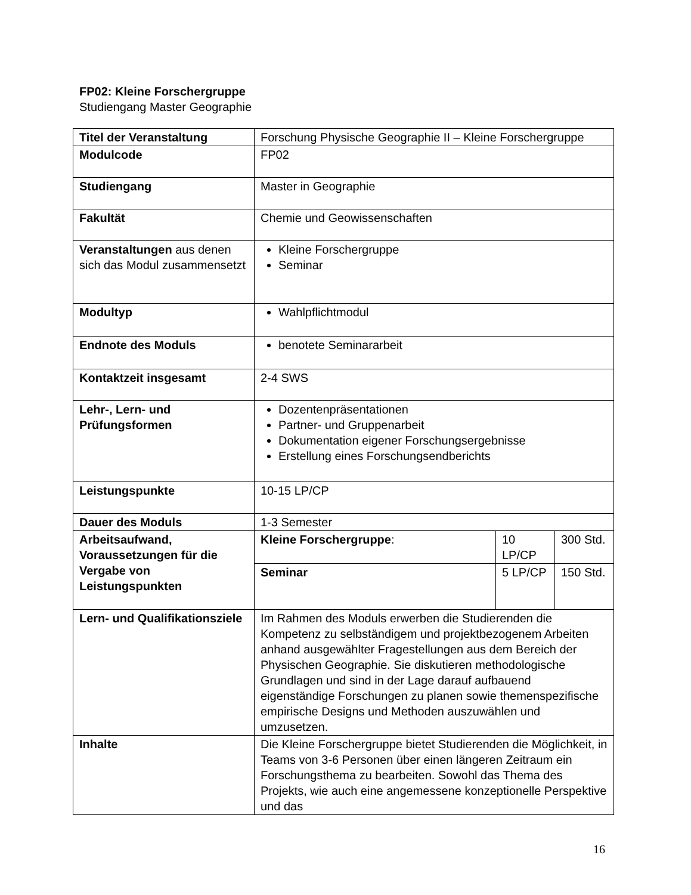FP02: Kleine Forschergruppe
Studiengang Master Geographie
| Titel der Veranstaltung | Forschung Physische Geographie II – Kleine Forschergruppe | | |
| Modulcode | FP02 | | |
| Studiengang | Master in Geographie | | |
| Fakultät | Chemie und Geowissenschaften | | |
| Veranstaltungen aus denen sich das Modul zusammensetzt | Kleine Forschergruppe Seminar | | |
| Modultyp | Wahlpflichtmodul | | |
| Endnote des Moduls | benotete Seminararbeit | | |
| Kontaktzeit insgesamt | 2-4 SWS | | |
| Lehr-, Lern- und Prüfungsformen | Dozentenpräsentationen Partner- und Gruppenarbeit Dokumentation eigener Forschungsergebnisse Erstellung eines Forschungsendberichts | | |
| Leistungspunkte | 10-15 LP/CP | | |
| Dauer des Moduls | 1-3 Semester | | |
| Arbeitsaufwand, Voraussetzungen für die Vergabe von Leistungspunkten | Kleine Forschergruppe : | 10 LP/CP | 300 Std. |
| | Seminar | 5 LP/CP | 150 Std. |
| Lern- und Qualifikationsziele | Im Rahmen des Moduls erwerben die Studierenden die Kompetenz zu selbständigem und projektbezogenem Arbeiten anhand ausgewählter Fragestellungen aus dem Bereich der Physischen Geographie. Sie diskutieren methodologische Grundlagen und sind in der Lage darauf aufbauend eigenständige Forschungen zu planen sowie themenspezifische empirische Designs und Methoden auszuwählen und umzusetzen. | | |
| Inhalte | Die Kleine Forschergruppe bietet Studierenden die Möglichkeit, in Teams von 3-6 Personen über einen längeren Zeitraum ein Forschungsthema zu bearbeiten. Sowohl das Thema des Projekts, wie auch eine angemessene konzeptionelle Perspektive und das | | |
16